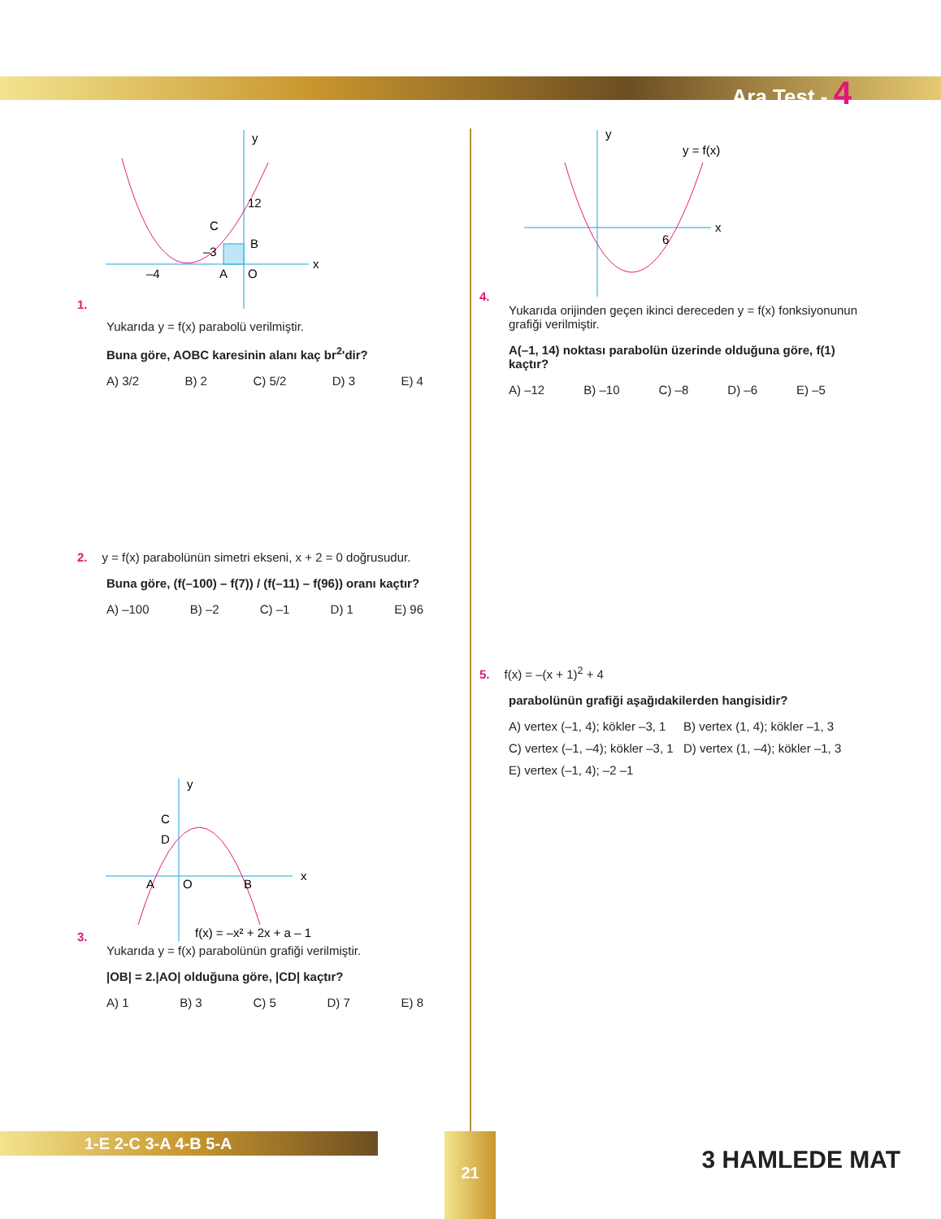Ara Test - 4
1.
y
x
12
–4
–3
C
B
A
O
Yukarıda y = f(x) parabolü verilmiştir.
Buna göre, AOBC karesinin alanı kaç br<sup>2</sup>'dir?
A) 3/2 B) 2 C) 5/2 D) 3 E) 4
2. y = f(x) parabolünün simetri ekseni, x + 2 = 0 doğrusudur.
Buna göre, (f(–100) – f(7)) / (f(–11) – f(96)) oranı kaçtır?
A) –100 B) –2 C) –1 D) 1 E) 96
3.
y
x
C
D
A
O
B
f(x) = –x² + 2x + a – 1
Yukarıda y = f(x) parabolünün grafiği verilmiştir.
|OB| = 2.|AO| olduğuna göre, |CD| kaçtır?
A) 1 B) 3 C) 5 D) 7 E) 8
4.
y
y = f(x)
x
6
Yukarıda orijinden geçen ikinci dereceden y = f(x) fonksiyonunun grafiği verilmiştir.
A(–1, 14) noktası parabolün üzerinde olduğuna göre, f(1) kaçtır?
A) –12 B) –10 C) –8 D) –6 E) –5
5. f(x) = –(x + 1)<sup>2</sup> + 4
parabolünün grafiği aşağıdakilerden hangisidir?
A) vertex (–1, 4); kökler –3, 1
B) vertex (1, 4); kökler –1, 3
C) vertex (–1, –4); kökler –3, 1
D) vertex (1, –4); kökler –1, 3
E) vertex (–1, 4); –2 –1
1-E 2-C 3-A 4-B 5-A 21
3 HAMLEDE MAT